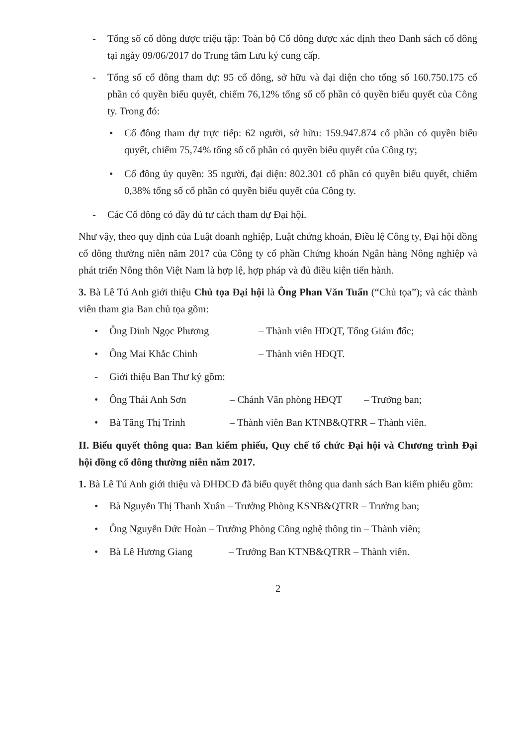- Tổng số cổ đông được triệu tập: Toàn bộ Cổ đông được xác định theo Danh sách cổ đông tại ngày 09/06/2017 do Trung tâm Lưu ký cung cấp.
- Tổng số cổ đông tham dự: 95 cổ đông, sở hữu và đại diện cho tổng số 160.750.175 cổ phần có quyền biểu quyết, chiếm 76,12% tổng số cổ phần có quyền biểu quyết của Công ty. Trong đó:
• Cổ đông tham dự trực tiếp: 62 người, sở hữu: 159.947.874 cổ phần có quyền biểu quyết, chiếm 75,74% tổng số cổ phần có quyền biểu quyết của Công ty;
• Cổ đông ủy quyền: 35 người, đại diện: 802.301 cổ phần có quyền biểu quyết, chiếm 0,38% tổng số cổ phần có quyền biểu quyết của Công ty.
- Các Cổ đông có đầy đủ tư cách tham dự Đại hội.
Như vậy, theo quy định của Luật doanh nghiệp, Luật chứng khoán, Điều lệ Công ty, Đại hội đồng cổ đông thường niên năm 2017 của Công ty cổ phần Chứng khoán Ngân hàng Nông nghiệp và phát triển Nông thôn Việt Nam là hợp lệ, hợp pháp và đủ điều kiện tiến hành.
3. Bà Lê Tú Anh giới thiệu Chủ tọa Đại hội là Ông Phan Văn Tuấn (“Chủ tọa”); và các thành viên tham gia Ban chủ tọa gồm:
• Ông Đinh Ngọc Phương – Thành viên HĐQT, Tổng Giám đốc;
• Ông Mai Khắc Chinh – Thành viên HĐQT.
- Giới thiệu Ban Thư ký gồm:
• Ông Thái Anh Sơn – Chánh Văn phòng HĐQT – Trưởng ban;
• Bà Tăng Thị Trinh – Thành viên Ban KTNB&QTRR – Thành viên.
II. Biểu quyết thông qua: Ban kiểm phiếu, Quy chế tổ chức Đại hội và Chương trình Đại hội đồng cổ đông thường niên năm 2017.
1. Bà Lê Tú Anh giới thiệu và ĐHĐCĐ đã biểu quyết thông qua danh sách Ban kiểm phiếu gồm:
• Bà Nguyễn Thị Thanh Xuân – Trưởng Phòng KSNB&QTRR – Trưởng ban;
• Ông Nguyễn Đức Hoàn – Trưởng Phòng Công nghệ thông tin – Thành viên;
• Bà Lê Hương Giang – Trưởng Ban KTNB&QTRR – Thành viên.
2